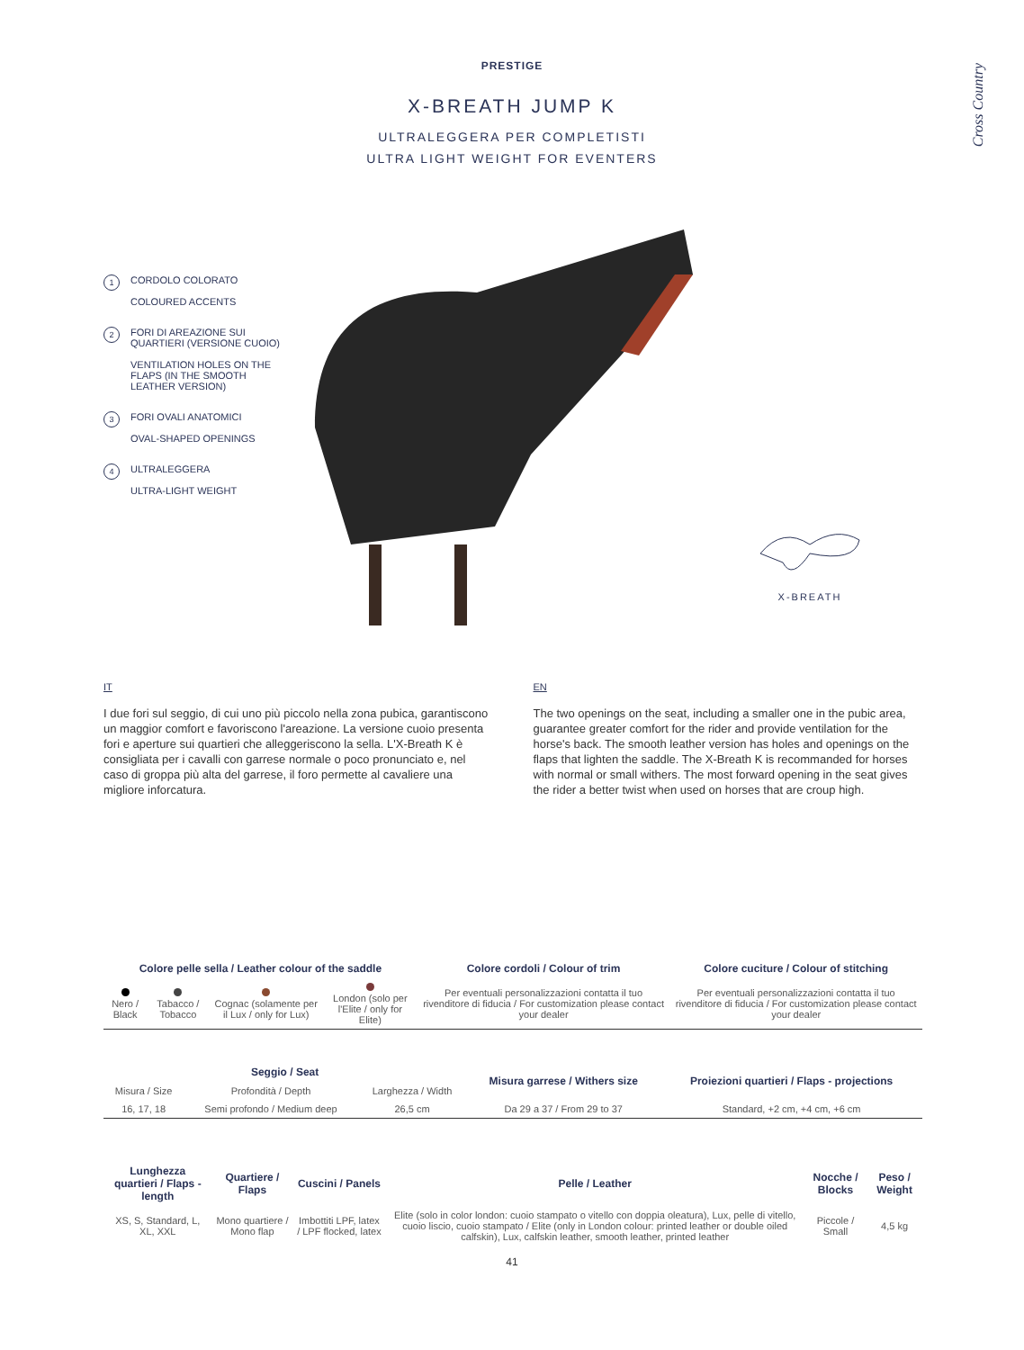PRESTIGE
X-BREATH JUMP K
ULTRALEGGERA PER COMPLETISTI
ULTRA LIGHT WEIGHT FOR EVENTERS
Cross Country
1 CORDOLO COLORATO
COLOURED ACCENTS
2 FORI DI AREAZIONE SUI QUARTIERI (VERSIONE CUOIO)
VENTILATION HOLES ON THE FLAPS (IN THE SMOOTH LEATHER VERSION)
3 FORI OVALI ANATOMICI
OVAL-SHAPED OPENINGS
4 ULTRALEGGERA
ULTRA-LIGHT WEIGHT
X-BREATH
IT
I due fori sul seggio, di cui uno più piccolo nella zona pubica, garantiscono un maggior comfort e favoriscono l'areazione. La versione cuoio presenta fori e aperture sui quartieri che alleggeriscono la sella. L'X-Breath K è consigliata per i cavalli con garrese normale o poco pronunciato e, nel caso di groppa più alta del garrese, il foro permette al cavaliere una migliore inforcatura.
EN
The two openings on the seat, including a smaller one in the pubic area, guarantee greater comfort for the rider and provide ventilation for the horse's back. The smooth leather version has holes and openings on the flaps that lighten the saddle. The X-Breath K is recommanded for horses with normal or small withers. The most forward opening in the seat gives the rider a better twist when used on horses that are croup high.
| Colore pelle sella / Leather colour of the saddle | | | | Colore cordoli / Colour of trim | Colore cuciture / Colour of stitching |
| --- | --- | --- | --- | --- | --- |
| Nero / Black | Tabacco / Tobacco | Cognac (solamente per il Lux / only for Lux) | London (solo per l'Elite / only for Elite) | Per eventuali personalizzazioni contatta il tuo rivenditore di fiducia / For customization please contact your dealer | Per eventuali personalizzazioni contatta il tuo rivenditore di fiducia / For customization please contact your dealer |
| Seggio / Seat | | | Misura garrese / Withers size | Proiezioni quartieri / Flaps - projections |
| --- | --- | --- | --- | --- |
| Misura / Size | Profondità / Depth | Larghezza / Width | | |
| 16, 17, 18 | Semi profondo / Medium deep | 26,5 cm | Da 29 a 37 / From 29 to 37 | Standard, +2 cm, +4 cm, +6 cm |
| Lunghezza quartieri / Flaps - length | Quartiere / Flaps | Cuscini / Panels | Pelle / Leather | Nocche / Blocks | Peso / Weight |
| --- | --- | --- | --- | --- | --- |
| XS, S, Standard, L, XL, XXL | Mono quartiere / Mono flap | Imbottiti LPF, latex / LPF flocked, latex | Elite (solo in color london: cuoio stampato o vitello con doppia oleatura), Lux, pelle di vitello, cuoio liscio, cuoio stampato / Elite (only in London colour: printed leather or double oiled calfskin), Lux, calfskin leather, smooth leather, printed leather | Piccole / Small | 4,5 kg |
41